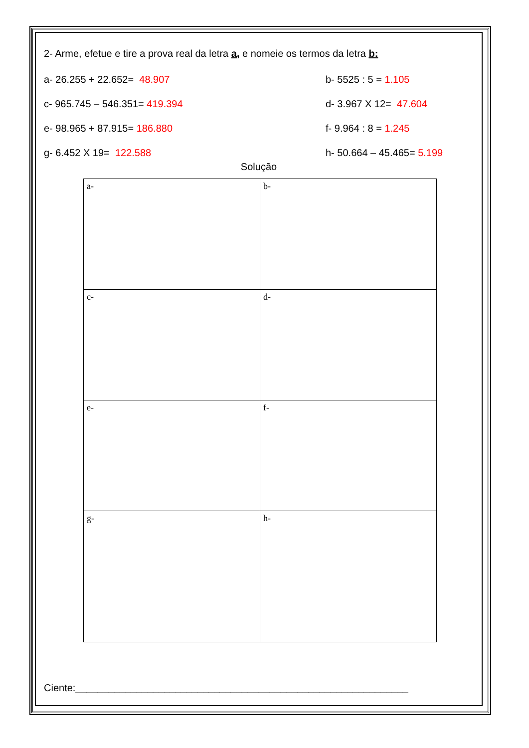2- Arme, efetue e tire a prova real da letra a, e nomeie os termos da letra b:
a- 26.255 + 22.652= 48.907 b- 5525 : 5 = 1.105
c- 965.745 – 546.351= 419.394 d- 3.967 X 12= 47.604
e- 98.965 + 87.915= 186.880 f- 9.964 : 8 = 1.245
g- 6.452 X 19= 122.588 h- 50.664 – 45.465= 5.199
Solução
| a- | b- |
| c- | d- |
| e- | f- |
| g- | h- |
Ciente:____________________________________________________________